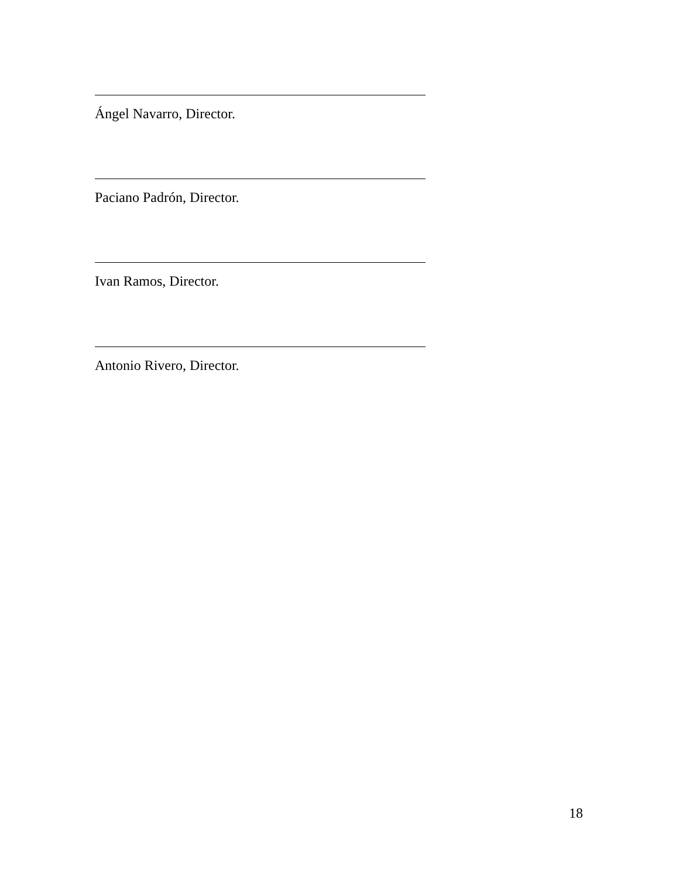Ángel Navarro, Director.
Paciano Padrón, Director.
Ivan Ramos, Director.
Antonio Rivero, Director.
18